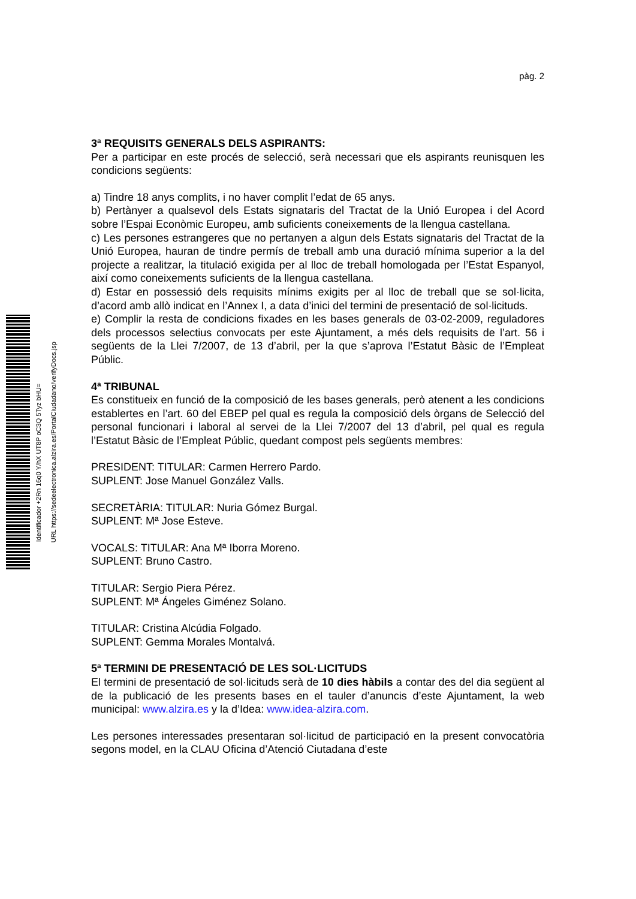Identificador +2Rn 16q0 Y/hX UT8P oC3Q 5Tyz bHU=
URL https://sedeelectronica.alzira.es/PortalCiudadano/verifyDocs.jsp
pàg. 2
3ª REQUISITS GENERALS DELS ASPIRANTS:
Per a participar en este procés de selecció, serà necessari que els aspirants reunisquen les condicions següents:
a) Tindre 18 anys complits, i no haver complit l’edat de 65 anys.
b) Pertànyer a qualsevol dels Estats signataris del Tractat de la Unió Europea i del Acord sobre l’Espai Econòmic Europeu, amb suficients coneixements de la llengua castellana.
c) Les persones estrangeres que no pertanyen a algun dels Estats signataris del Tractat de la Unió Europea, hauran de tindre permís de treball amb una duració mínima superior a la del projecte a realitzar, la titulació exigida per al lloc de treball homologada per l’Estat Espanyol, així como coneixements suficients de la llengua castellana.
d) Estar en possessió dels requisits mínims exigits per al lloc de treball que se sol·licita, d’acord amb allò indicat en l’Annex I, a data d’inici del termini de presentació de sol·licituds.
e) Complir la resta de condicions fixades en les bases generals de 03-02-2009, reguladores dels processos selectius convocats per este Ajuntament, a més dels requisits de l’art. 56 i següents de la Llei 7/2007, de 13 d’abril, per la que s’aprova l’Estatut Bàsic de l’Empleat Públic.
4ª TRIBUNAL
Es constitueix en funció de la composició de les bases generals, però atenent a les condicions establertes en l’art. 60 del EBEP pel qual es regula la composició dels òrgans de Selecció del personal funcionari i laboral al servei de la Llei 7/2007 del 13 d’abril, pel qual es regula l’Estatut Bàsic de l’Empleat Públic, quedant compost pels següents membres:
PRESIDENT: TITULAR: Carmen Herrero Pardo.
SUPLENT: Jose Manuel González Valls.
SECRETÀRIA: TITULAR: Nuria Gómez Burgal.
SUPLENT: Mª Jose Esteve.
VOCALS: TITULAR: Ana Mª Iborra Moreno.
SUPLENT: Bruno Castro.
TITULAR: Sergio Piera Pérez.
SUPLENT: Mª Ángeles Giménez Solano.
TITULAR: Cristina Alcúdia Folgado.
SUPLENT: Gemma Morales Montalvá.
5ª TERMINI DE PRESENTACIÓ DE LES SOL·LICITUDS
El termini de presentació de sol·licituds serà de 10 dies hàbils a contar des del dia següent al de la publicació de les presents bases en el tauler d’anuncis d’este Ajuntament, la web municipal: www.alzira.es y la d’Idea: www.idea-alzira.com.
Les persones interessades presentaran sol·licitud de participació en la present convocatòria segons model, en la CLAU Oficina d’Atenció Ciutadana d’este